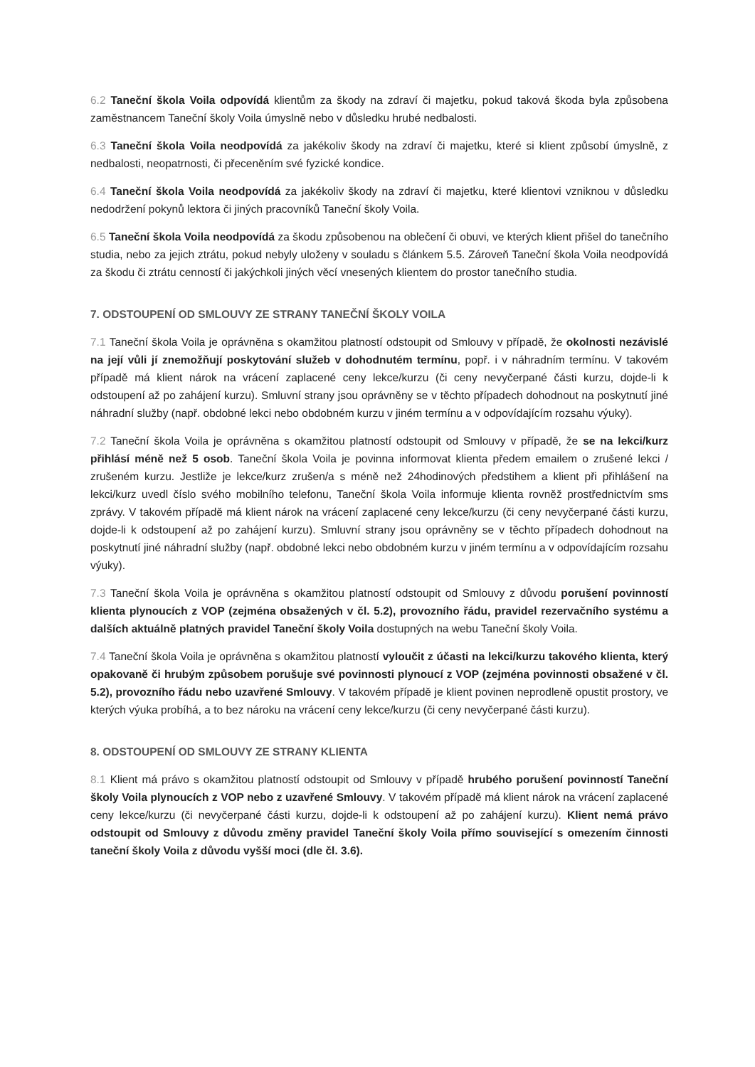6.2 Taneční škola Voila odpovídá klientům za škody na zdraví či majetku, pokud taková škoda byla způsobena zaměstnancem Taneční školy Voila úmyslně nebo v důsledku hrubé nedbalosti.
6.3 Taneční škola Voila neodpovídá za jakékoliv škody na zdraví či majetku, které si klient způsobí úmyslně, z nedbalosti, neopatrnosti, či přeceněním své fyzické kondice.
6.4 Taneční škola Voila neodpovídá za jakékoliv škody na zdraví či majetku, které klientovi vzniknou v důsledku nedodržení pokynů lektora či jiných pracovníků Taneční školy Voila.
6.5 Taneční škola Voila neodpovídá za škodu způsobenou na oblečení či obuvi, ve kterých klient přišel do tanečního studia, nebo za jejich ztrátu, pokud nebyly uloženy v souladu s článkem 5.5. Zároveň Taneční škola Voila neodpovídá za škodu či ztrátu cenností či jakýchkoli jiných věcí vnesených klientem do prostor tanečního studia.
7. ODSTOUPENÍ OD SMLOUVY ZE STRANY TANEČNÍ ŠKOLY VOILA
7.1 Taneční škola Voila je oprávněna s okamžitou platností odstoupit od Smlouvy v případě, že okolnosti nezávislé na její vůli jí znemožňují poskytování služeb v dohodnutém termínu, popř. i v náhradním termínu. V takovém případě má klient nárok na vrácení zaplacené ceny lekce/kurzu (či ceny nevyčerpané části kurzu, dojde-li k odstoupení až po zahájení kurzu). Smluvní strany jsou oprávněny se v těchto případech dohodnout na poskytnutí jiné náhradní služby (např. obdobné lekci nebo obdobném kurzu v jiném termínu a v odpovídajícím rozsahu výuky).
7.2 Taneční škola Voila je oprávněna s okamžitou platností odstoupit od Smlouvy v případě, že se na lekci/kurz přihlásí méně než 5 osob. Taneční škola Voila je povinna informovat klienta předem emailem o zrušené lekci / zrušeném kurzu. Jestliže je lekce/kurz zrušen/a s méně než 24hodinových předstihem a klient při přihlášení na lekci/kurz uvedl číslo svého mobilního telefonu, Taneční škola Voila informuje klienta rovněž prostřednictvím sms zprávy. V takovém případě má klient nárok na vrácení zaplacené ceny lekce/kurzu (či ceny nevyčerpané části kurzu, dojde-li k odstoupení až po zahájení kurzu). Smluvní strany jsou oprávněny se v těchto případech dohodnout na poskytnutí jiné náhradní služby (např. obdobné lekci nebo obdobném kurzu v jiném termínu a v odpovídajícím rozsahu výuky).
7.3 Taneční škola Voila je oprávněna s okamžitou platností odstoupit od Smlouvy z důvodu porušení povinností klienta plynoucích z VOP (zejména obsažených v čl. 5.2), provozního řádu, pravidel rezervačního systému a dalších aktuálně platných pravidel Taneční školy Voila dostupných na webu Taneční školy Voila.
7.4 Taneční škola Voila je oprávněna s okamžitou platností vyloučit z účasti na lekci/kurzu takového klienta, který opakovaně či hrubým způsobem porušuje své povinnosti plynoucí z VOP (zejména povinnosti obsažené v čl. 5.2), provozního řádu nebo uzavřené Smlouvy. V takovém případě je klient povinen neprodleně opustit prostory, ve kterých výuka probíhá, a to bez nároku na vrácení ceny lekce/kurzu (či ceny nevyčerpané části kurzu).
8. ODSTOUPENÍ OD SMLOUVY ZE STRANY KLIENTA
8.1 Klient má právo s okamžitou platností odstoupit od Smlouvy v případě hrubého porušení povinností Taneční školy Voila plynoucích z VOP nebo z uzavřené Smlouvy. V takovém případě má klient nárok na vrácení zaplacené ceny lekce/kurzu (či nevyčerpané části kurzu, dojde-li k odstoupení až po zahájení kurzu). Klient nemá právo odstoupit od Smlouvy z důvodu změny pravidel Taneční školy Voila přímo související s omezením činnosti taneční školy Voila z důvodu vyšší moci (dle čl. 3.6).